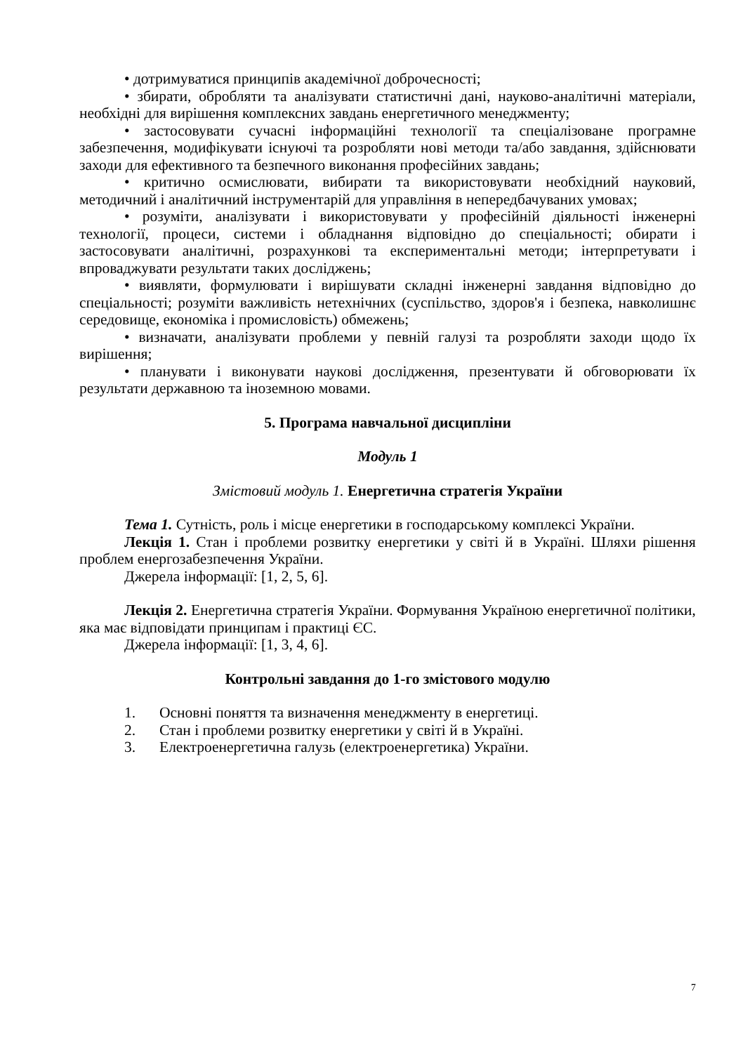• дотримуватися принципів академічної доброчесності;
• збирати, обробляти та аналізувати статистичні дані, науково-аналітичні матеріали, необхідні для вирішення комплексних завдань енергетичного менеджменту;
• застосовувати сучасні інформаційні технології та спеціалізоване програмне забезпечення, модифікувати існуючі та розробляти нові методи та/або завдання, здійснювати заходи для ефективного та безпечного виконання професійних завдань;
• критично осмислювати, вибирати та використовувати необхідний науковий, методичний і аналітичний інструментарій для управління в непередбачуваних умовах;
• розуміти, аналізувати і використовувати у професійній діяльності інженерні технології, процеси, системи і обладнання відповідно до спеціальності; обирати і застосовувати аналітичні, розрахункові та експериментальні методи; інтерпретувати і впроваджувати результати таких досліджень;
• виявляти, формулювати і вирішувати складні інженерні завдання відповідно до спеціальності; розуміти важливість нетехнічних (суспільство, здоров'я і безпека, навколишнє середовище, економіка і промисловість) обмежень;
• визначати, аналізувати проблеми у певній галузі та розробляти заходи щодо їх вирішення;
• планувати і виконувати наукові дослідження, презентувати й обговорювати їх результати державною та іноземною мовами.
5. Програма навчальної дисципліни
Модуль 1
Змістовий модуль 1. Енергетична стратегія України
Тема 1. Сутність, роль і місце енергетики в господарському комплексі України.
Лекція 1. Стан і проблеми розвитку енергетики у світі й в Україні. Шляхи рішення проблем енергозабезпечення України.
Джерела інформації: [1, 2, 5, 6].
Лекція 2. Енергетична стратегія України. Формування Україною енергетичної політики, яка має відповідати принципам і практиці ЄС.
Джерела інформації: [1, 3, 4, 6].
Контрольні завдання до 1-го змістового модулю
1. Основні поняття та визначення менеджменту в енергетиці.
2. Стан і проблеми розвитку енергетики у світі й в Україні.
3. Електроенергетична галузь (електроенергетика) України.
7